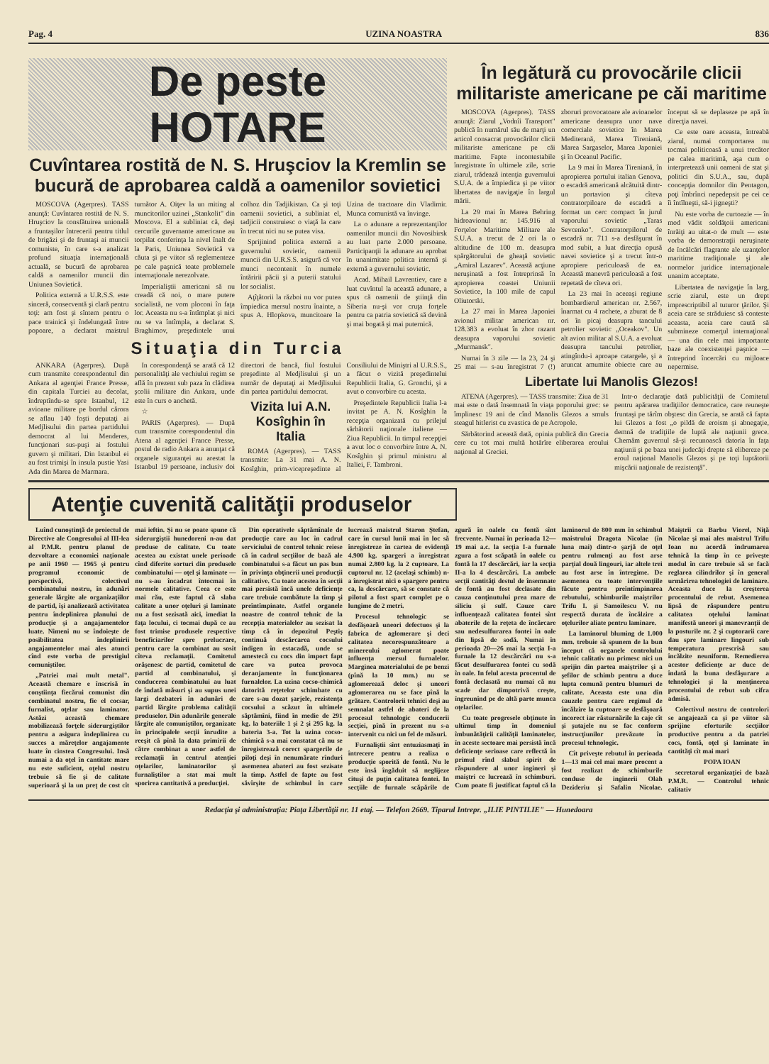Pag. 4 UZINA NOASTRA 836
De peste
HOTARE
Cuvîntarea rostită de N. S. Hruşciov la Kremlin se bucură de aprobarea caldă a oamenilor sovietici
MOSCOVA (Agerpres). TASS anunţă: Cuvîntarea rostită de N. S. Hruşciov la consfătuirea unională a fruntaşilor întrecerii pentru titlul de brigăzi şi de fruntaşi ai muncii comuniste, în care s-a analizat profund situaţia internaţională actuală, se bucură de aprobarea caldă a oamenilor muncii din Uniunea Sovietică.
Politica externă a U.R.S.S. este sinceră, consecventă şi clară pentru toţi: am fost şi sîntem pentru o pace trainică şi îndelungată între popoare, a declarat maistrul turnător A. Oiţev la un miting al muncitorilor uzinei „Stankolit" din Moscova. El a subliniat că, deşi cercurile guvernante americane au torpilat conferinţa la nivel înalt de la Paris, Uniunea Sovietică va căuta şi pe viitor să reglementeze pe cale paşnică toate problemele internaţionale nerezolvate.
Imperialiştii americani să nu creadă că noi, o mare putere socialistă, ne vom ploconi în faţa lor. Aceasta nu s-a întîmplat şi nici nu se va întîmpla, a declarat S. Braghimov, preşedintele unui colhoz din Tadjikistan. Ca şi toţi oamenii sovietici, a subliniat el, tadjicii construiesc o viaţă la care în trecut nici nu se putea visa.
Sprijinind politica externă a guvernului sovietic, oamenii muncii din U.R.S.S. asigură că vor munci necontenit în numele întăririi păcii şi a puterii statului lor socialist.
Aţîţătorii la război nu vor putea împiedica mersul nostru înainte, a spus A. Hlopkova, muncitoare la Uzina de tractoare din Vladimir. Munca comunistă va învinge.
La o adunare a reprezentanţilor oamenilor muncii din Novosibirsk au luat parte 2.000 persoane. Participanţii la adunare au aprobat în unanimitate politica internă şi externă a guvernului sovietic.
Acad. Mihail Lavrentiev, care a luat cuvîntul la această adunare, a spus că oamenii de ştiinţă din Siberia nu-şi vor cruţa forţele pentru ca patria sovietică să devină şi mai bogată şi mai puternică.
Situaţia din Turcia
ANKARA (Agerpres). După cum transmite corespondentul din Ankara al agenţiei France Presse, din capitala Turciei au decolat, îndreptîndu-se spre Istanbul, 12 avioane militare pe bordul cărora se aflau 140 foşti deputaţi ai Medjlisului din partea partidului democrat al lui Menderes, funcţionari sus-puşi ai fostului guvern şi militari. Din Istanbul ei au fost trimişi în insula pustie Yasi Ada din Marea de Marmara.
In corespondenţă se arată că 12 personalităţi ale vechiului regim se află în prezent sub paza în clădirea şcolii militare din Ankara, unde este în curs o anchetă.
☆
PARIS (Agerpres). — După cum transmite corespondentul din Atena al agenţiei France Presse, postul de radio Ankara a anunţat că organele siguranţei au arestat la Istanbul 19 persoane, inclusiv doi directori de bancă, fiul fostului preşedinte al Medjlisului şi un număr de deputaţi ai Medjlisului din partea partidului democrat.
Vizita lui A.N. Kosîghin în Italia
ROMA (Agerpres). — TASS transmite: La 31 mai A. N. Kosîghin, prim-vicepreşedinte al Consiliului de Miniştri al U.R.S.S., a făcut o vizită preşedintelui Republicii Italia, G. Gronchi, şi a avut o convorbire cu acesta.
Preşedintele Republicii Italia l-a invitat pe A. N. Kosîghin la recepţia organizată cu prilejul sărbătorii naţionale italiene — Ziua Republicii. In timpul recepţiei a avut loc o convorbire între A. N. Kosîghin şi primul ministru al Italiei, F. Tambroni.
În legătură cu provocările clicii militariste americane pe căi maritime
MOSCOVA (Agerpres). TASS anunţă: Ziarul „Vodnîi Transport" publică în numărul său de marţi un articol consacrat provocărilor clicii militariste americane pe căi maritime. Fapte incontestabile înregistrate în ultimele zile, scrie ziarul, trădează intenţia guvernului S.U.A. de a împiedica şi pe viitor libertatea de navigaţie în largul mării.
La 29 mai în Marea Behring hidroavionul nr. 145.916 al Forţelor Maritime Militare ale S.U.A. a trecut de 2 ori la o altitudine de 100 m. deasupra spărgătorului de gheaţă sovietic „Amiral Lazarev". Această acţiune neruşinată a fost întreprinsă în apropierea coastei Uniunii Sovietice, la 100 mile de capul Oliutorski.
La 27 mai în Marea Japoniei avionul militar american nr. 128.383 a evoluat în zbor razant deasupra vaporului sovietic „Murmansk".
Numai în 3 zile — la 23, 24 şi 25 mai — s-au înregistrat 7 (!) zboruri provocatoare ale avioanelor americane deasupra unor nave comerciale sovietice în Marea Mediterană, Marea Tireniană, Marea Sargaselor, Marea Japoniei şi în Oceanul Pacific.
La 9 mai în Marea Tireniană, în apropierea portului italian Genova, o escadră americană alcătuită dintr-un portavion şi cîteva contratorpiloare de escadră a format un cerc compact în jurul vaporului sovietic „Taras Sevcenko". Contratorpilorul de escadră nr. 711 s-a desfăşurat în mod subit, a luat direcţia opusă navei sovietice şi a trecut într-o apropiere periculoasă de ea. Această manevră periculoasă a fost repetată de cîteva ori.
La 23 mai în aceeaşi regiune bombardierul american nr. 2.567, înarmat cu 4 rachete, a zburat de 8 ori în picaj deasupra tancului petrolier sovietic „Oceakov". Un alt avion militar al S.U.A. a evoluat deasupra tancului petrolier, atingîndu-i aproape catargele, şi a aruncat amumite obiecte care au început să se deplaseze pe apă în direcţia navei.
Ce este oare aceasta, întreabă ziarul, numai comportarea nu tocmai politicoasă a unui trecător pe calea maritimă, aşa cum o interpretează unii oameni de stat şi politici din S.U.A., sau, după concepţia domnilor din Pentagon, poţi îmbrînci nepedepsit pe cei ce îi întîlneşti, să-i jigneşti?
Nu este vorba de curtoazie — în mod vădit soldăţoii americani înrăiţi au uitat-o de mult — este vorba de demonstraţii neruşinate de încălcări flagrante ale uzanţelor maritime tradiţionale şi ale normelor juridice internaţionale unanim acceptate.
Libertatea de navigaţie în larg, scrie ziarul, este un drept imprescriptibil al tuturor ţărilor. Şi aceia care se străduiesc să conteste aceasta, aceia care caută să submineze comerţul internaţional — una din cele mai importante baze ale coexistenţei paşnice — întreprind încercări cu mijloace nepermise.
Libertate lui Manolis Glezos!
ATENA (Agerpres). — TASS transmite: Ziua de 31 mai este o dată însemnată în viaţa poporului grec: se împlinesc 19 ani de cînd Manolis Glezos a smuls steagul hitlerist cu zvastica de pe Acropole.
Sărbătorind această dată, opinia publică din Grecia cere cu tot mai multă hotărîre eliberarea eroului naţional al Greciei.
Intr-o declaraţie dată publicităţii de Comitetul pentru apărarea tradiţiilor democratice, care reuneşte fruntaşi pe tărîm obştesc din Grecia, se arată că fapta lui Glezos a fost „o pildă de eroism şi abnegaţie, demnă de tradiţiile de luptă ale naţiunii grece. Chemăm guvernul să-şi recunoască datoria în faţa naţiunii şi pe baza unei judecăţi drepte să elibereze pe eroul naţional Manolis Glezos şi pe toţi luptătorii mişcării naţionale de rezistenţă".
Atenţie cuvenită calităţii produselor
Luînd cunoştinţă de proiectul de Directive ale Congresului al III-lea al P.M.R. pentru planul de dezvoltare a economiei naţionale pe anii 1960 — 1965 şi pentru programul economic de perspectivă, colectivul combinatului nostru, în adunări generale lărgite ale organizaţiilor de partid, îşi analizează activitatea pentru îndeplinirea planului de producţie şi a angajamentelor luate. Nimeni nu se îndoieşte de posibilitatea îndeplinirii angajamentelor mai ales atunci cînd este vorba de prestigiul comuniştilor.
„Patriei mai mult metal". Această chemare e înscrisă în conştiinţa fiecărui comunist din combinatul nostru, fie el cocsar, furnalist, oţelar sau laminator. Astăzi această chemare mobilizează forţele siderurgiştilor pentru a asigura îndeplinirea cu succes a măreţelor angajamente luate în cinstea Congresului. Insă numai a da oţel în cantitate mare nu este suficient, oţelul nostru trebuie să fie şi de calitate superioară şi la un preţ de cost cît mai ieftin. Şi nu se poate spune că siderurgiştii hunedoreni n-au dat produse de calitate. Cu toate acestea au existat unele perioade cînd diferite sorturi din produsele combinatului — oţel şi laminate — nu s-au încadrat întocmai în normele calitative. Ceea ce este mai rău, este faptul că slaba calitate a unor oţeluri şi laminate nu a fost sezisată aici, imediat la faţa locului, ci tocmai după ce au fost trimise produsele respective beneficiarilor spre prelucrare, pentru care la combinat au sosit cîteva reclamaţii. Comitetul orăşenesc de partid, comitetul de partid al combinatului, şi conducerea combinatului au luat de îndată măsuri şi au supus unei largi dezbateri în adunări de partid lărgite problema calităţii produselor. Din adunările generale lărgite ale comuniştilor, organizate în principalele secţii înrudite a reeşit că pînă la data primirii de către combinat a unor astfel de reclamaţii în centrul atenţiei oţelarilor, laminatorilor şi furnaliştilor a stat mai mult sporirea cantitativă a producţiei.
Din operativele săptămînale de producţie care au loc în cadrul serviciului de control tehnic reiese că în cadrul secţiilor de bază ale combinatului s-a făcut un pas bun în privinţa obţinerii unei producţii calitative. Cu toate acestea în secţii mai persistă încă unele deficienţe care trebuie combătute la timp şi preîntîmpinate. Astfel organele noastre de control tehnic de la recepţia materialelor au sezisat la timp că în depozitul Peştiş continuă descărcarea cocsului indigen în estacadă, unde se amestecă cu cocs din import fapt care va putea provoca deranjamente în funcţionarea furnalelor. La uzina cocso-chimică datorită reţetelor schimbate cu care s-au dozat şarjele, rezistenţa cocsului a scăzut în ultimele săptămîni, fiind în medie de 291 kg. la bateriile 1 şi 2 şi 295 kg. la bateria 3-a. Tot la uzina cocso-chimică s-a mai constatat că nu se înregistrează corect spargerile de piloţi deşi în nenumărate rînduri asemenea abateri au fost sezisate la timp. Astfel de fapte au fost săvîrşite de schimbul în care lucrează maistrul Staron Ştefan, care în cursul lunii mai în loc să înregistreze în cartea de evidenţă 4.900 kg. spargeri a înregistrat numai 2.800 kg. la 2 cuptoare. La cuptorul nr. 12 (acelaşi schimb) n-a înregistrat nici o spargere pentru ca, la descărcare, să se constate că pilotul a fost spart complet pe o lungime de 2 metri.
Procesul tehnologic se desfăşoară uneori defectuos şi la fabrica de aglomerare şi deci calitatea necorespunzătoare a minereului aglomerat poate influenţa mersul furnalelor. Marginea materialului de pe benzi (pînă la 10 mm.) nu se aglomerează deloc şi uneori aglomerarea nu se face pînă la grătare. Controlorii tehnici deşi au semnalat astfel de abateri de la procesul tehnologic conducerii secţiei, pînă în prezent nu s-a intervenit cu nici un fel de măsuri.
Furnaliştii sînt entuziasmaţi în întrecere pentru a realiza o producţie sporită de fontă. Nu le este însă îngăduit să neglijeze cituşi de puţin calitatea fontei. In secţiile de furnale scăpările de zgură în oalele cu fontă sînt frecvente. Numai în perioada 12—19 mai a.c. la secţia I-a furnale zgura a fost scăpată în oalele cu fontă la 17 descărcări, iar la secţia II-a la 4 descărcări. La ambele secţii cantităţi destul de însemnate de fontă au fost declasate din cauza conţinutului prea mare de siliciu şi sulf. Cauze care influenţează calitatea fontei sînt abaterile de la reţeta de încărcare sau nedesulfurarea fontei în oale din lipsă de sodă. Numai în perioada 20—26 mai la secţia I-a furnale la 12 descărcări nu s-a făcut desulfurarea fontei cu sodă în oale. In felul acesta procentul de fontă declasată nu numai că nu scade dar dimpotrivă creşte, îngreunînd pe de altă parte munca oţelarilor.
Cu toate progresele obţinute în ultimul timp în domeniul îmbunătăţirii calităţii laminatelor, în aceste sectoare mai persistă încă deficienţe serioase care reflectă în primul rînd slabul spirit de răspundere al unor ingineri şi maiştri ce lucrează în schimburi. Cum poate fi justificat faptul că la laminorul de 800 mm în schimbul maistrului Dragota Nicolae (în luna mai) dintr-o şarjă de oţel pentru rulmenţi au fost arse parţial două lingouri, iar altele trei au fost arse în întregime. De asemenea cu toate intervenţiile făcute pentru preîntîmpinarea rebutului, schimburile maiştrilor Trifu I. şi Samoilescu V. nu respectă durata de încălzire a oţelurilor aliate pentru laminare.
La laminorul bluming de 1.000 mm. trebuie să spunem de la bun început că organele controlului tehnic calitativ nu primesc nici un sprijin din partea maiştrilor şi a şefilor de schimb pentru a duce lupta comună pentru blumuri de calitate. Aceasta este una din cauzele pentru care regimul de încălzire la cuptoare se desfăşoară incorect iar răsturnările la caje cît şi şutajele nu se fac conform instrucţiunilor prevăzute în procesul tehnologic.
Cît priveşte rebutul în perioada 1—13 mai cel mai mare procent a fost realizat de schimburile conduse de inginerii Olah Dezideriu şi Safalin Nicolae. Maiştrii ca Barbu Viorel, Niţă Nicolae şi mai ales maistrul Trifu Ioan nu acordă îndrumarea tehnică la timp în ce priveşte modul în care trebuie să se facă reglarea cilindrilor şi în general urmărirea tehnologiei de laminare. Aceasta duce la creşterea procentului de rebut. Asemenea lipsă de răspundere pentru calitatea oţelului laminat manifestă uneori şi manevranţii de la posturile nr. 2 şi cuptorarii care dau spre laminare lingouri sub temperatura prescrisă sau încălzite neuniform. Remedierea acestor deficienţe ar duce de îndată la buna desfăşurare a tehnologiei şi la menţinerea procentului de rebut sub cifra admisă.
Colectivul nostru de controlori se angajează ca şi pe viitor să sprijine eforturile secţiilor productive pentru a da patriei cocs, fontă, oţel şi laminate în cantităţi cît mai mari
POPA IOAN
secretarul organizaţiei de bază P.M.R. — Controlul tehnic calitativ
Redacţia şi administraţia: Piaţa Libertăţii nr. 11 etaj. — Telefon 2669. Tiparul Intrepr. „ILIE PINTILIE" — Hunedoara